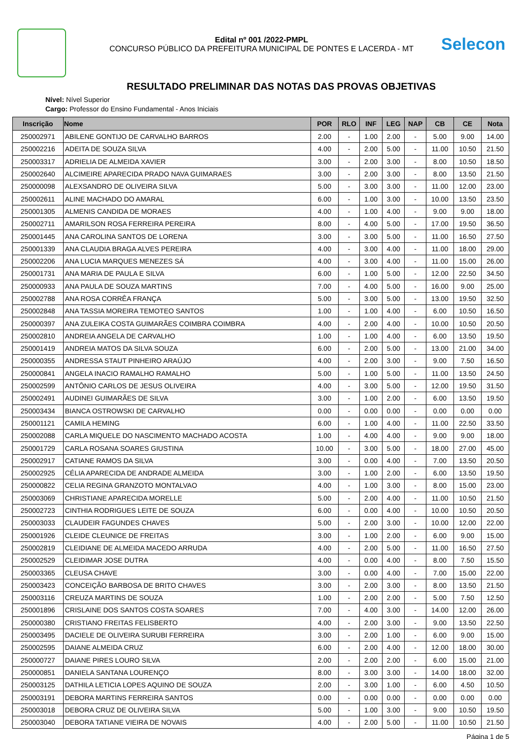Selecon
Edital nº 001 /2022-PMPL
CONCURSO PÚBLICO DA PREFEITURA MUNICIPAL DE PONTES E LACERDA - MT
RESULTADO PRELIMINAR DAS NOTAS DAS PROVAS OBJETIVAS
Nível: Nível Superior
Cargo: Professor do Ensino Fundamental - Anos Iniciais
| Inscrição | Nome | POR | RLO | INF | LEG | NAP | CB | CE | Nota |
| --- | --- | --- | --- | --- | --- | --- | --- | --- | --- |
| 250002971 | ABILENE GONTIJO DE CARVALHO BARROS | 2.00 | - | 1.00 | 2.00 | - | 5.00 | 9.00 | 14.00 |
| 250002216 | ADEITA DE SOUZA SILVA | 4.00 | - | 2.00 | 5.00 | - | 11.00 | 10.50 | 21.50 |
| 250003317 | ADRIELIA DE ALMEIDA XAVIER | 3.00 | - | 2.00 | 3.00 | - | 8.00 | 10.50 | 18.50 |
| 250002640 | ALCIMEIRE APARECIDA PRADO NAVA GUIMARAES | 3.00 | - | 2.00 | 3.00 | - | 8.00 | 13.50 | 21.50 |
| 250000098 | ALEXSANDRO DE OLIVEIRA SILVA | 5.00 | - | 3.00 | 3.00 | - | 11.00 | 12.00 | 23.00 |
| 250002611 | ALINE MACHADO DO AMARAL | 6.00 | - | 1.00 | 3.00 | - | 10.00 | 13.50 | 23.50 |
| 250001305 | ALMENIS CANDIDA DE MORAES | 4.00 | - | 1.00 | 4.00 | - | 9.00 | 9.00 | 18.00 |
| 250002711 | AMARILSON ROSA FERREIRA PEREIRA | 8.00 | - | 4.00 | 5.00 | - | 17.00 | 19.50 | 36.50 |
| 250001445 | ANA CAROLINA SANTOS DE LORENA | 3.00 | - | 3.00 | 5.00 | - | 11.00 | 16.50 | 27.50 |
| 250001339 | ANA CLAUDIA BRAGA ALVES PEREIRA | 4.00 | - | 3.00 | 4.00 | - | 11.00 | 18.00 | 29.00 |
| 250002206 | ANA LUCIA MARQUES MENEZES SÁ | 4.00 | - | 3.00 | 4.00 | - | 11.00 | 15.00 | 26.00 |
| 250001731 | ANA MARIA DE PAULA E SILVA | 6.00 | - | 1.00 | 5.00 | - | 12.00 | 22.50 | 34.50 |
| 250000933 | ANA PAULA DE SOUZA MARTINS | 7.00 | - | 4.00 | 5.00 | - | 16.00 | 9.00 | 25.00 |
| 250002788 | ANA ROSA CORRÊA FRANÇA | 5.00 | - | 3.00 | 5.00 | - | 13.00 | 19.50 | 32.50 |
| 250002848 | ANA TASSIA MOREIRA TEMOTEO SANTOS | 1.00 | - | 1.00 | 4.00 | - | 6.00 | 10.50 | 16.50 |
| 250000397 | ANA ZULEIKA COSTA GUIMARÃES COIMBRA COIMBRA | 4.00 | - | 2.00 | 4.00 | - | 10.00 | 10.50 | 20.50 |
| 250002810 | ANDREIA ANGELA DE CARVALHO | 1.00 | - | 1.00 | 4.00 | - | 6.00 | 13.50 | 19.50 |
| 250001419 | ANDREIA MATOS DA SILVA SOUZA | 6.00 | - | 2.00 | 5.00 | - | 13.00 | 21.00 | 34.00 |
| 250000355 | ANDRESSA STAUT PINHEIRO ARAÚJO | 4.00 | - | 2.00 | 3.00 | - | 9.00 | 7.50 | 16.50 |
| 250000841 | ANGELA INACIO RAMALHO RAMALHO | 5.00 | - | 1.00 | 5.00 | - | 11.00 | 13.50 | 24.50 |
| 250002599 | ANTÔNIO CARLOS DE JESUS OLIVEIRA | 4.00 | - | 3.00 | 5.00 | - | 12.00 | 19.50 | 31.50 |
| 250002491 | AUDINEI GUIMARÃES DE SILVA | 3.00 | - | 1.00 | 2.00 | - | 6.00 | 13.50 | 19.50 |
| 250003434 | BIANCA OSTROWSKI DE CARVALHO | 0.00 | - | 0.00 | 0.00 | - | 0.00 | 0.00 | 0.00 |
| 250001121 | CAMILA HEMING | 6.00 | - | 1.00 | 4.00 | - | 11.00 | 22.50 | 33.50 |
| 250002088 | CARLA MIQUELE DO NASCIMENTO MACHADO ACOSTA | 1.00 | - | 4.00 | 4.00 | - | 9.00 | 9.00 | 18.00 |
| 250001729 | CARLA ROSANA SOARES GIUSTINA | 10.00 | - | 3.00 | 5.00 | - | 18.00 | 27.00 | 45.00 |
| 250002917 | CATIANE RAMOS DA SILVA | 3.00 | - | 0.00 | 4.00 | - | 7.00 | 13.50 | 20.50 |
| 250002925 | CÉLIA APARECIDA DE ANDRADE ALMEIDA | 3.00 | - | 1.00 | 2.00 | - | 6.00 | 13.50 | 19.50 |
| 250000822 | CELIA REGINA GRANZOTO MONTALVAO | 4.00 | - | 1.00 | 3.00 | - | 8.00 | 15.00 | 23.00 |
| 250003069 | CHRISTIANE APARECIDA MORELLE | 5.00 | - | 2.00 | 4.00 | - | 11.00 | 10.50 | 21.50 |
| 250002723 | CINTHIA RODRIGUES LEITE DE SOUZA | 6.00 | - | 0.00 | 4.00 | - | 10.00 | 10.50 | 20.50 |
| 250003033 | CLAUDEIR FAGUNDES CHAVES | 5.00 | - | 2.00 | 3.00 | - | 10.00 | 12.00 | 22.00 |
| 250001926 | CLEIDE CLEUNICE DE FREITAS | 3.00 | - | 1.00 | 2.00 | - | 6.00 | 9.00 | 15.00 |
| 250002819 | CLEIDIANE DE ALMEIDA MACEDO ARRUDA | 4.00 | - | 2.00 | 5.00 | - | 11.00 | 16.50 | 27.50 |
| 250002529 | CLEIDIMAR JOSE DUTRA | 4.00 | - | 0.00 | 4.00 | - | 8.00 | 7.50 | 15.50 |
| 250003365 | CLEUSA CHAVE | 3.00 | - | 0.00 | 4.00 | - | 7.00 | 15.00 | 22.00 |
| 250003423 | CONCEIÇÃO BARBOSA DE BRITO CHAVES | 3.00 | - | 2.00 | 3.00 | - | 8.00 | 13.50 | 21.50 |
| 250003116 | CREUZA MARTINS DE SOUZA | 1.00 | - | 2.00 | 2.00 | - | 5.00 | 7.50 | 12.50 |
| 250001896 | CRISLAINE DOS SANTOS COSTA SOARES | 7.00 | - | 4.00 | 3.00 | - | 14.00 | 12.00 | 26.00 |
| 250000380 | CRISTIANO FREITAS FELISBERTO | 4.00 | - | 2.00 | 3.00 | - | 9.00 | 13.50 | 22.50 |
| 250003495 | DACIELE DE OLIVEIRA SURUBI FERREIRA | 3.00 | - | 2.00 | 1.00 | - | 6.00 | 9.00 | 15.00 |
| 250002595 | DAIANE ALMEIDA CRUZ | 6.00 | - | 2.00 | 4.00 | - | 12.00 | 18.00 | 30.00 |
| 250000727 | DAIANE PIRES LOURO SILVA | 2.00 | - | 2.00 | 2.00 | - | 6.00 | 15.00 | 21.00 |
| 250000851 | DANIELA SANTANA LOURENÇO | 8.00 | - | 3.00 | 3.00 | - | 14.00 | 18.00 | 32.00 |
| 250003125 | DATHILA LETICIA LOPES AQUINO DE SOUZA | 2.00 | - | 3.00 | 1.00 | - | 6.00 | 4.50 | 10.50 |
| 250003191 | DEBORA MARTINS FERREIRA SANTOS | 0.00 | - | 0.00 | 0.00 | - | 0.00 | 0.00 | 0.00 |
| 250003018 | DEBORA CRUZ DE OLIVEIRA SILVA | 5.00 | - | 1.00 | 3.00 | - | 9.00 | 10.50 | 19.50 |
| 250003040 | DEBORA TATIANE VIEIRA DE NOVAIS | 4.00 | - | 2.00 | 5.00 | - | 11.00 | 10.50 | 21.50 |
Página 1 de 5